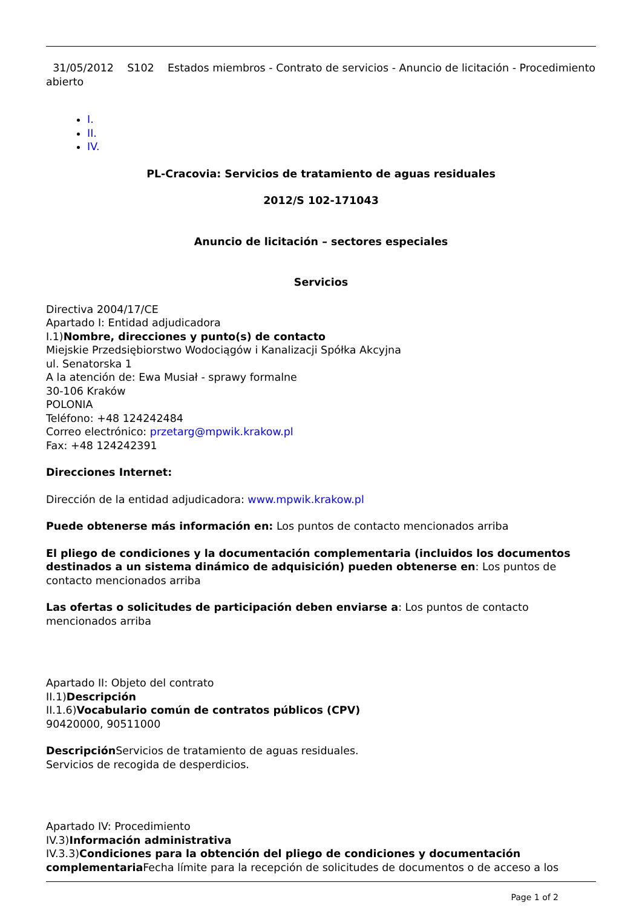31/05/2012 S102 Estados miembros - Contrato de servicios - Anuncio de licitación - Procedimiento abierto
I.
II.
IV.
PL-Cracovia: Servicios de tratamiento de aguas residuales
2012/S 102-171043
Anuncio de licitación – sectores especiales
Servicios
Directiva 2004/17/CE
Apartado I: Entidad adjudicadora
I.1)Nombre, direcciones y punto(s) de contacto
Miejskie Przedsiębiorstwo Wodociągów i Kanalizacji Spółka Akcyjna
ul. Senatorska 1
A la atención de: Ewa Musiał - sprawy formalne
30-106 Kraków
POLONIA
Teléfono: +48 124242484
Correo electrónico: przetarg@mpwik.krakow.pl
Fax: +48 124242391
Direcciones Internet:
Dirección de la entidad adjudicadora: www.mpwik.krakow.pl
Puede obtenerse más información en: Los puntos de contacto mencionados arriba
El pliego de condiciones y la documentación complementaria (incluidos los documentos destinados a un sistema dinámico de adquisición) pueden obtenerse en: Los puntos de contacto mencionados arriba
Las ofertas o solicitudes de participación deben enviarse a: Los puntos de contacto mencionados arriba
Apartado II: Objeto del contrato
II.1)Descripción
II.1.6)Vocabulario común de contratos públicos (CPV)
90420000, 90511000
Descripción Servicios de tratamiento de aguas residuales.
Servicios de recogida de desperdicios.
Apartado IV: Procedimiento
IV.3)Información administrativa
IV.3.3)Condiciones para la obtención del pliego de condiciones y documentación complementaria Fecha límite para la recepción de solicitudes de documentos o de acceso a los
Page 1 of 2